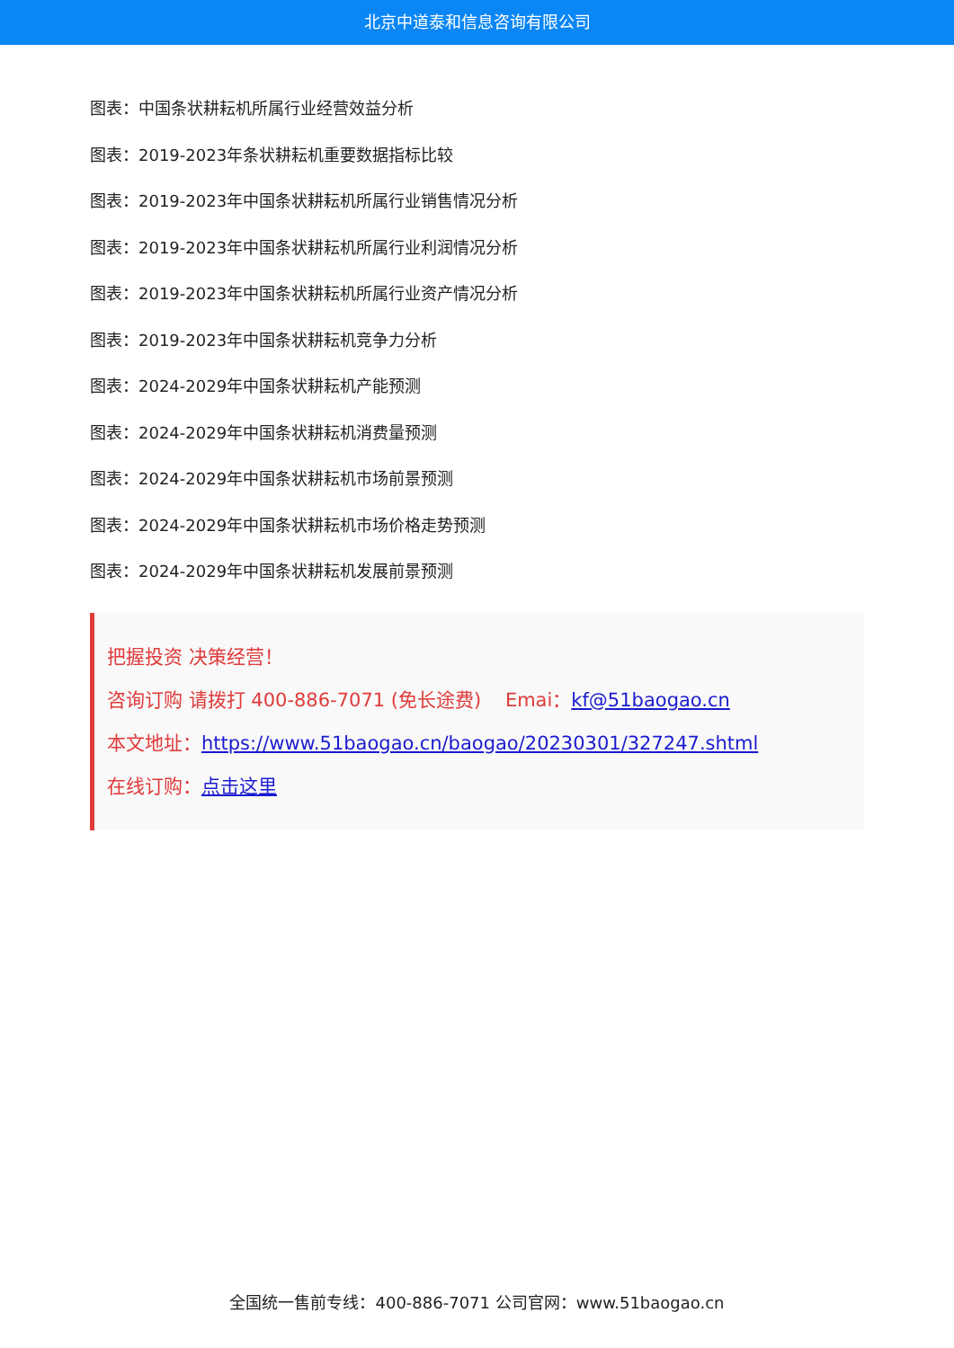北京中道泰和信息咨询有限公司
图表：中国条状耕耘机所属行业经营效益分析
图表：2019-2023年条状耕耘机重要数据指标比较
图表：2019-2023年中国条状耕耘机所属行业销售情况分析
图表：2019-2023年中国条状耕耘机所属行业利润情况分析
图表：2019-2023年中国条状耕耘机所属行业资产情况分析
图表：2019-2023年中国条状耕耘机竞争力分析
图表：2024-2029年中国条状耕耘机产能预测
图表：2024-2029年中国条状耕耘机消费量预测
图表：2024-2029年中国条状耕耘机市场前景预测
图表：2024-2029年中国条状耕耘机市场价格走势预测
图表：2024-2029年中国条状耕耘机发展前景预测
把握投资 决策经营！
咨询订购 请拨打 400-886-7071 (免长途费) Emai：kf@51baogao.cn
本文地址：https://www.51baogao.cn/baogao/20230301/327247.shtml
在线订购：点击这里
全国统一售前专线：400-886-7071 公司官网：www.51baogao.cn